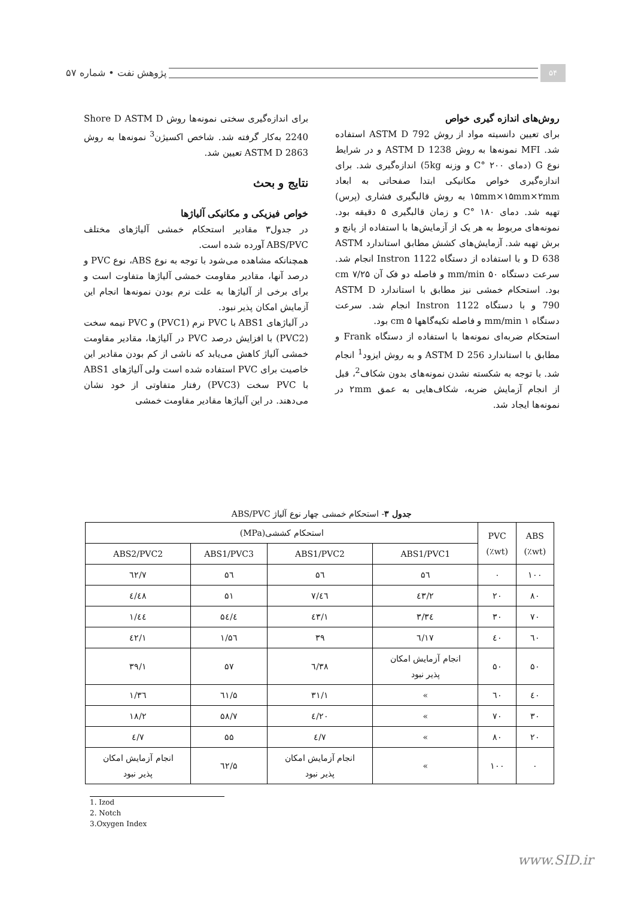۵۴
پژوهش نفت • شماره ۵۷
روش‌های اندازه گیری خواص
برای تعیین دانسیته مواد از روش ASTM D 792 استفاده شد. MFI نمونه‌ها به روش ASTM D 1238 و در شرایط نوع G (دمای ۲۰۰ °C و وزنه 5kg) اندازه‌گیری شد. برای اندازه‌گیری خواص مکانیکی ابتدا صفحاتی به ابعاد ۱۵mm×۱۵mm×۲mm به روش قالبگیری فشاری (پرس) تهیه شد. دمای ۱۸۰ °C و زمان قالبگیری ۵ دقیقه بود. نمونه‌های مربوط به هر یک از آزمایش‌ها با استفاده از پانچ و برش تهیه شد. آزمایش‌های کشش مطابق استاندارد ASTM D 638 و با استفاده از دستگاه Instron 1122 انجام شد. سرعت دستگاه ۵۰ mm/min و فاصله دو فک آن ۷/۲۵ cm بود. استحکام خمشی نیز مطابق با استاندارد ASTM D 790 و با دستگاه Instron 1122 انجام شد. سرعت دستگاه ۱ mm/min و فاصله تکیه‌گاهها ۵ cm بود.
استحکام ضربه‌ای نمونه‌ها با استفاده از دستگاه Frank و مطابق با استاندارد ASTM D 256 و به روش ایزود<sup>1</sup> انجام شد. با توجه به شکسته نشدن نمونه‌های بدون شکاف<sup>2</sup>، قبل از انجام آزمایش ضربه، شکاف‌هایی به عمق ۲mm در نمونه‌ها ایجاد شد.
برای اندازه‌گیری سختی نمونه‌ها روش Shore D ASTM D 2240 به‌کار گرفته شد. شاخص اکسیژن<sup>3</sup> نمونه‌ها به روش ASTM D 2863 تعیین شد.
نتایج و بحث
خواص فیزیکی و مکانیکی آلیاژها
در جدول۳ مقادیر استحکام خمشی آلیاژهای مختلف ABS/PVC آورده شده است.
همچنانکه مشاهده می‌شود با توجه به نوع ABS، نوع PVC و درصد آنها، مقادیر مقاومت خمشی آلیاژها متفاوت است و برای برخی از آلیاژها به علت نرم بودن نمونه‌ها انجام این آزمایش امکان پذیر نبود.
در آلیاژهای ABS1 با PVC نرم (PVC1) و PVC نیمه سخت (PVC2) با افزایش درصد PVC در آلیاژها، مقادیر مقاومت خمشی آلیاژ کاهش می‌یابد که ناشی از کم بودن مقادیر این خاصیت برای PVC استفاده شده است ولی آلیاژهای ABS1 با PVC سخت (PVC3) رفتار متفاوتی از خود نشان می‌دهند. در این آلیاژها مقادیر مقاومت خمشی
جدول ۳- استحکام خمشی چهار نوع آلیاژ ABS/PVC
| ABS (wt٪) | PVC (wt٪) | استحکام کششی(MPa) | | | |
| --- | --- | --- | --- | --- | --- |
| | | ABS1/PVC1 | ABS1/PVC2 | ABS1/PVC3 | ABS2/PVC2 |
| ۱۰۰ | ۰ | ۵٦ | ۵٦ | ۵٦ | ٦۲/۷ |
| ۸۰ | ۲۰ | ٤۳/۲ | ٤٦/۷ | ۵۱ | ٤۸/٤ |
| ۷۰ | ۳۰ | ۳٤/۳ | ٤۳/۱ | ۵٤/٤ | ٤٤/۱ |
| ٦۰ | ٤۰ | ۱۷/٦ | ۳۹ | ۵٦/۱ | ٤۲/۱ |
| ۵۰ | ۵۰ | انجام آزمایش امکان پذیر نبود | ۳۸/٦ | ۵۷ | ۳۹/۱ |
| ٤۰ | ٦۰ | » | ۳۱/۱ | ٦۱/۵ | ۳٦/۱ |
| ۳۰ | ۷۰ | » | ۲۰/٤ | ۵۸/۷ | ۱۸/۲ |
| ۲۰ | ۸۰ | » | ۷/٤ | ۵۵ | ۷/٤ |
| ۰ | ۱۰۰ | » | انجام آزمایش امکان پذیر نبود | ٦۲/۵ | انجام آزمایش امکان پذیر نبود |
1. Izod
2. Notch
3.Oxygen Index
www.SID.ir